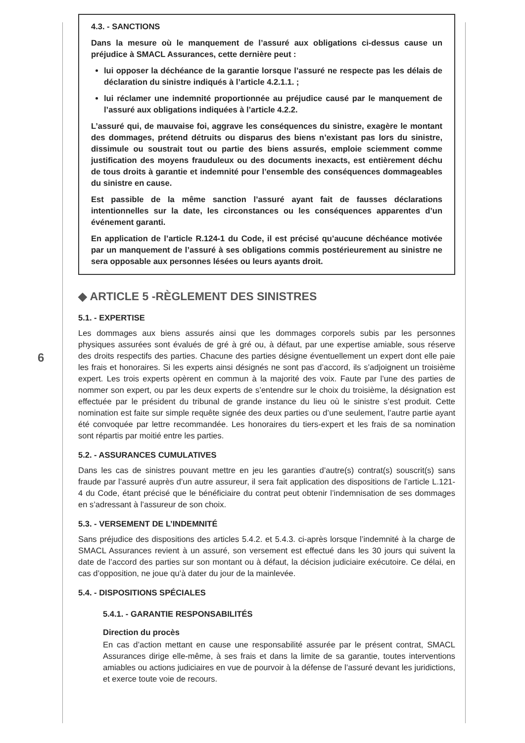6
4.3. - SANCTIONS
Dans la mesure où le manquement de l’assuré aux obligations ci-dessus cause un préjudice à SMACL Assurances, cette dernière peut :
lui opposer la déchéance de la garantie lorsque l’assuré ne respecte pas les délais de déclaration du sinistre indiqués à l’article 4.2.1.1. ;
lui réclamer une indemnité proportionnée au préjudice causé par le manquement de l’assuré aux obligations indiquées à l’article 4.2.2.
L’assuré qui, de mauvaise foi, aggrave les conséquences du sinistre, exagère le montant des dommages, prétend détruits ou disparus des biens n’existant pas lors du sinistre, dissimule ou soustrait tout ou partie des biens assurés, emploie sciemment comme justification des moyens frauduleux ou des documents inexacts, est entièrement déchu de tous droits à garantie et indemnité pour l’ensemble des conséquences dommageables du sinistre en cause.
Est passible de la même sanction l’assuré ayant fait de fausses déclarations intentionnelles sur la date, les circonstances ou les conséquences apparentes d’un événement garanti.
En application de l’article R.124-1 du Code, il est précisé qu’aucune déchéance motivée par un manquement de l’assuré à ses obligations commis postérieurement au sinistre ne sera opposable aux personnes lésées ou leurs ayants droit.
◆ ARTICLE 5 -RÈGLEMENT DES SINISTRES
5.1. - EXPERTISE
Les dommages aux biens assurés ainsi que les dommages corporels subis par les personnes physiques assurées sont évalués de gré à gré ou, à défaut, par une expertise amiable, sous réserve des droits respectifs des parties. Chacune des parties désigne éventuellement un expert dont elle paie les frais et honoraires. Si les experts ainsi désignés ne sont pas d’accord, ils s’adjoignent un troisième expert. Les trois experts opèrent en commun à la majorité des voix. Faute par l’une des parties de nommer son expert, ou par les deux experts de s’entendre sur le choix du troisième, la désignation est effectuée par le président du tribunal de grande instance du lieu où le sinistre s’est produit. Cette nomination est faite sur simple requête signée des deux parties ou d’une seulement, l’autre partie ayant été convoquée par lettre recommandée. Les honoraires du tiers-expert et les frais de sa nomination sont répartis par moitié entre les parties.
5.2. - ASSURANCES CUMULATIVES
Dans les cas de sinistres pouvant mettre en jeu les garanties d’autre(s) contrat(s) souscrit(s) sans fraude par l’assuré auprès d’un autre assureur, il sera fait application des dispositions de l’article L.121-4 du Code, étant précisé que le bénéficiaire du contrat peut obtenir l’indemnisation de ses dommages en s’adressant à l’assureur de son choix.
5.3. - VERSEMENT DE L’INDEMNITÉ
Sans préjudice des dispositions des articles 5.4.2. et 5.4.3. ci-après lorsque l’indemnité à la charge de SMACL Assurances revient à un assuré, son versement est effectué dans les 30 jours qui suivent la date de l’accord des parties sur son montant ou à défaut, la décision judiciaire exécutoire. Ce délai, en cas d’opposition, ne joue qu’à dater du jour de la mainlevée.
5.4. - DISPOSITIONS SPÉCIALES
5.4.1. - GARANTIE RESPONSABILITÉS
Direction du procès
En cas d’action mettant en cause une responsabilité assurée par le présent contrat, SMACL Assurances dirige elle-même, à ses frais et dans la limite de sa garantie, toutes interventions amiables ou actions judiciaires en vue de pourvoir à la défense de l’assuré devant les juridictions, et exerce toute voie de recours.